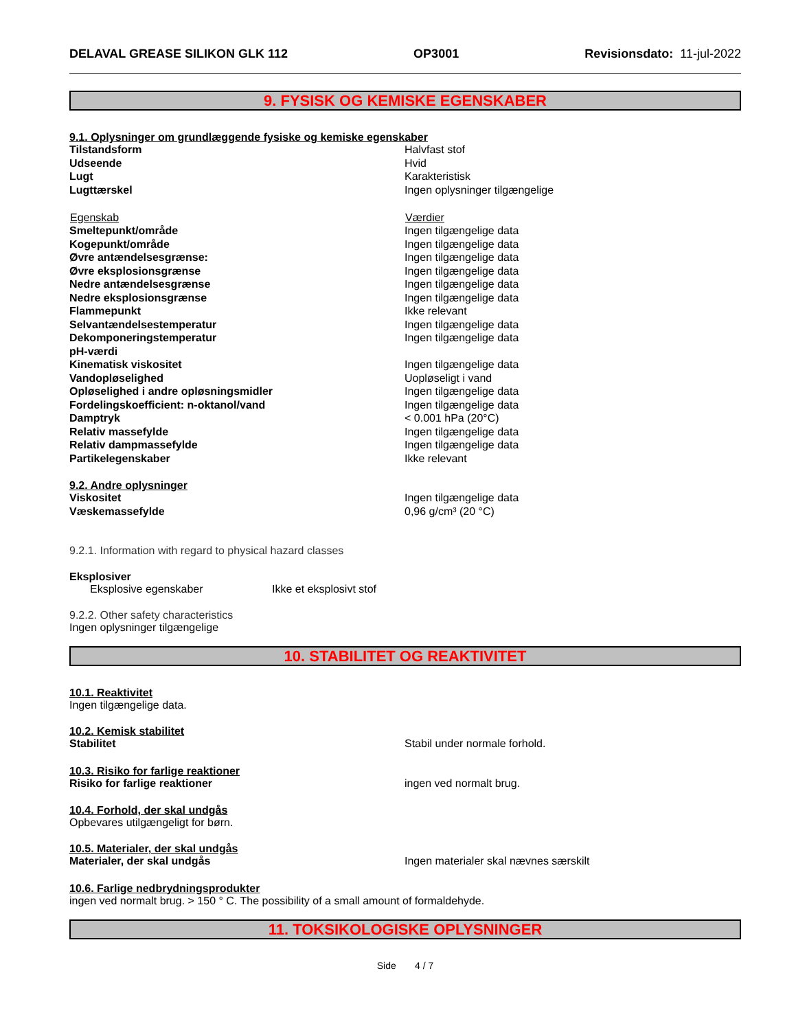DELAVAL GREASE SILIKON GLK 112 OP3001 Revisionsdato: 11-jul-2022
9. FYSISK OG KEMISKE EGENSKABER
9.1. Oplysninger om grundlæggende fysiske og kemiske egenskaber
| Tilstandsform | Halvfast stof |
| Udseende | Hvid |
| Lugt | Karakteristisk |
| Lugttærskel | Ingen oplysninger tilgængelige |
| Egenskab | Værdier |
| Smeltepunkt/område | Ingen tilgængelige data |
| Kogepunkt/område | Ingen tilgængelige data |
| Øvre antændelsesgrænse: | Ingen tilgængelige data |
| Øvre eksplosionsgrænse | Ingen tilgængelige data |
| Nedre antændelsesgrænse | Ingen tilgængelige data |
| Nedre eksplosionsgrænse | Ingen tilgængelige data |
| Flammepunkt | Ikke relevant |
| Selvantændelsestemperatur | Ingen tilgængelige data |
| Dekomponeringstemperatur | Ingen tilgængelige data |
| pH-værdi | |
| Kinematisk viskositet | Ingen tilgængelige data |
| Vandopløselighed | Uopløseligt i vand |
| Opløselighed i andre opløsningsmidler | Ingen tilgængelige data |
| Fordelingskoefficient: n-oktanol/vand | Ingen tilgængelige data |
| Damptryk | < 0.001 hPa (20°C) |
| Relativ massefylde | Ingen tilgængelige data |
| Relativ dampmassefylde | Ingen tilgængelige data |
| Partikelegenskaber | Ikke relevant |
9.2. Andre oplysninger
| Viskositet | Ingen tilgængelige data |
| Væskemassefylde | 0,96 g/cm³ (20 °C) |
9.2.1. Information with regard to physical hazard classes
Eksplosiver
Eksplosive egenskaber Ikke et eksplosivt stof
9.2.2. Other safety characteristics
Ingen oplysninger tilgængelige
10. STABILITET OG REAKTIVITET
10.1. Reaktivitet
Ingen tilgængelige data.
10.2. Kemisk stabilitet
| Stabilitet | Stabil under normale forhold. |
10.3. Risiko for farlige reaktioner
| Risiko for farlige reaktioner | ingen ved normalt brug. |
10.4. Forhold, der skal undgås
Opbevares utilgængeligt for børn.
10.5. Materialer, der skal undgås
| Materialer, der skal undgås | Ingen materialer skal nævnes særskilt |
10.6. Farlige nedbrydningsprodukter
ingen ved normalt brug. > 150 ° C. The possibility of a small amount of formaldehyde.
11. TOKSIKOLOGISKE OPLYSNINGER
Side 4 / 7